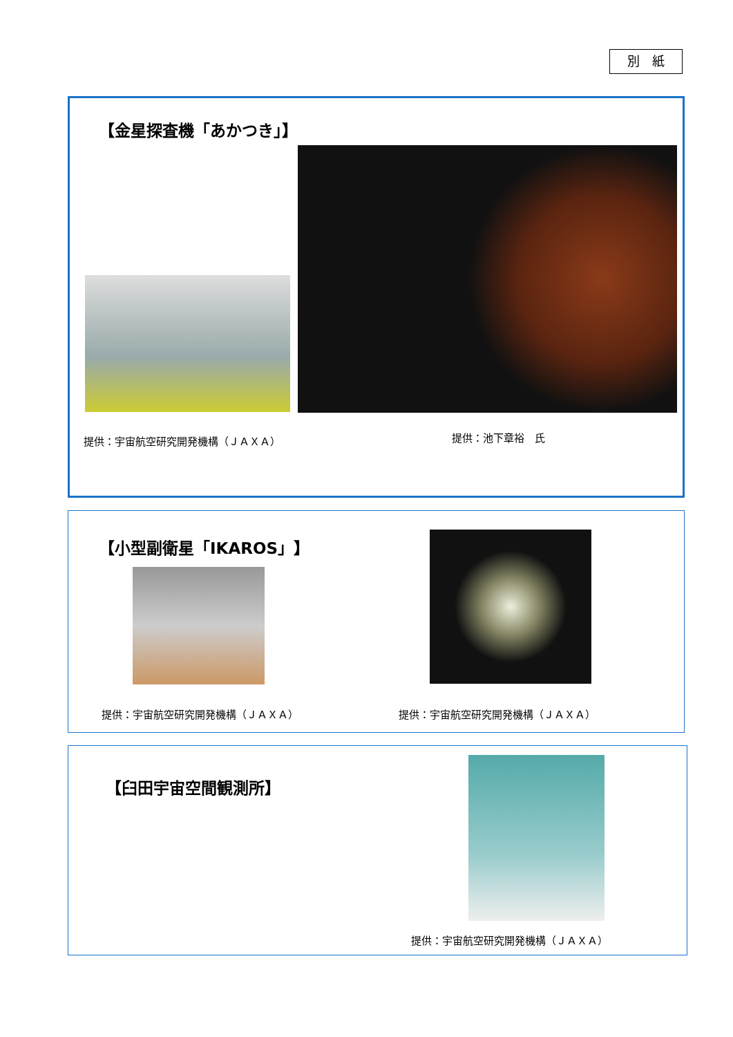別　紙
【金星探査機「あかつき」】
提供：宇宙航空研究開発機構（ＪＡＸＡ）
提供：池下章裕　氏
【小型副衛星「IKAROS」】
提供：宇宙航空研究開発機構（ＪＡＸＡ）
提供：宇宙航空研究開発機構（ＪＡＸＡ）
【臼田宇宙空間観測所】
提供：宇宙航空研究開発機構（ＪＡＸＡ）